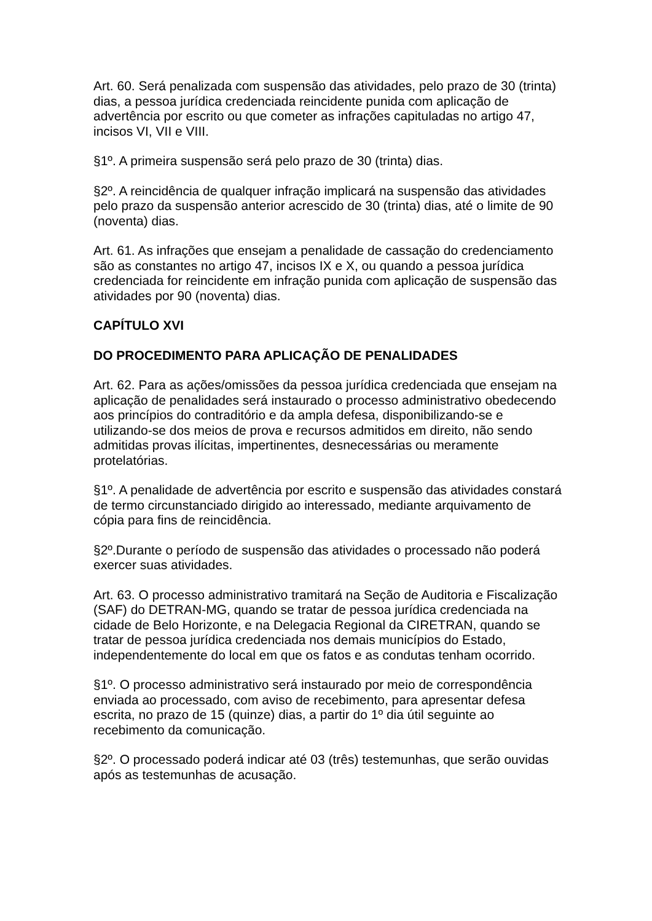Art. 60. Será penalizada com suspensão das atividades, pelo prazo de 30 (trinta) dias, a pessoa jurídica credenciada reincidente punida com aplicação de advertência por escrito ou que cometer as infrações capituladas no artigo 47, incisos VI, VII e VIII.
§1º. A primeira suspensão será pelo prazo de 30 (trinta) dias.
§2º. A reincidência de qualquer infração implicará na suspensão das atividades pelo prazo da suspensão anterior acrescido de 30 (trinta) dias, até o limite de 90 (noventa) dias.
Art. 61. As infrações que ensejam a penalidade de cassação do credenciamento são as constantes no artigo 47, incisos IX e X, ou quando a pessoa jurídica credenciada for reincidente em infração punida com aplicação de suspensão das atividades por 90 (noventa) dias.
CAPÍTULO XVI
DO PROCEDIMENTO PARA APLICAÇÃO DE PENALIDADES
Art. 62. Para as ações/omissões da pessoa jurídica credenciada que ensejam na aplicação de penalidades será instaurado o processo administrativo obedecendo aos princípios do contraditório e da ampla defesa, disponibilizando-se e utilizando-se dos meios de prova e recursos admitidos em direito, não sendo admitidas provas ilícitas, impertinentes, desnecessárias ou meramente protelatórias.
§1º. A penalidade de advertência por escrito e suspensão das atividades constará de termo circunstanciado dirigido ao interessado, mediante arquivamento de cópia para fins de reincidência.
§2º.Durante o período de suspensão das atividades o processado não poderá exercer suas atividades.
Art. 63. O processo administrativo tramitará na Seção de Auditoria e Fiscalização (SAF) do DETRAN-MG, quando se tratar de pessoa jurídica credenciada na cidade de Belo Horizonte, e na Delegacia Regional da CIRETRAN, quando se tratar de pessoa jurídica credenciada nos demais municípios do Estado, independentemente do local em que os fatos e as condutas tenham ocorrido.
§1º. O processo administrativo será instaurado por meio de correspondência enviada ao processado, com aviso de recebimento, para apresentar defesa escrita, no prazo de 15 (quinze) dias, a partir do 1º dia útil seguinte ao recebimento da comunicação.
§2º. O processado poderá indicar até 03 (três) testemunhas, que serão ouvidas após as testemunhas de acusação.